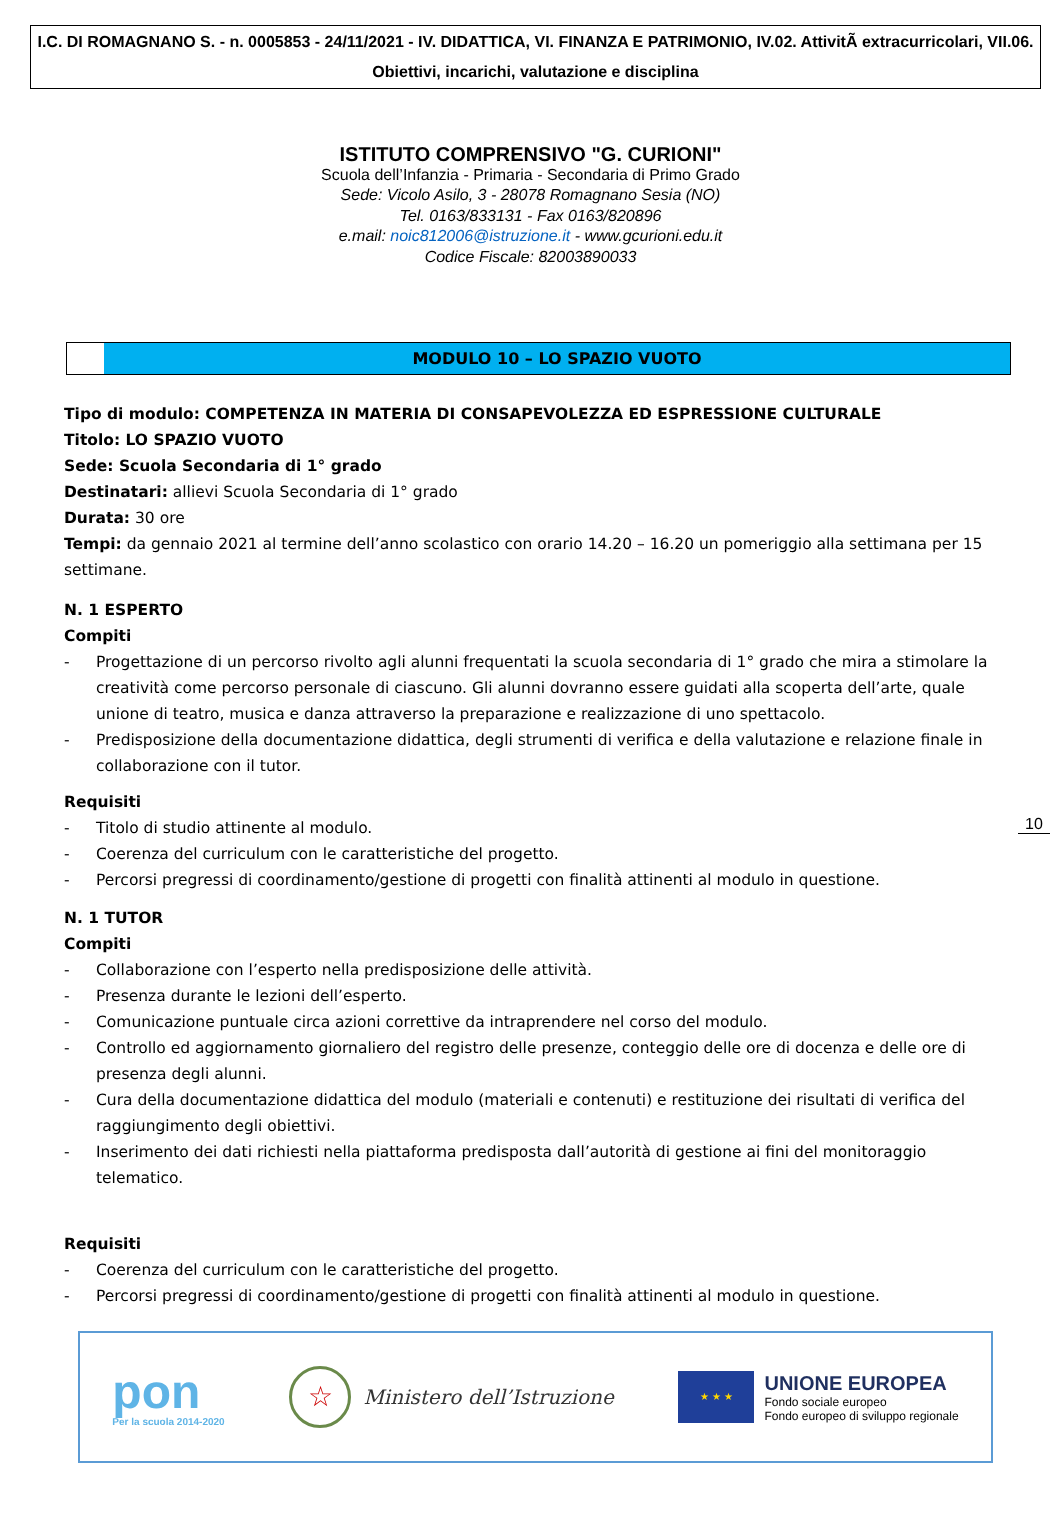I.C. DI ROMAGNANO S. - n. 0005853 - 24/11/2021 - IV. DIDATTICA, VI. FINANZA E PATRIMONIO, IV.02. AttivitÃ extracurricolari, VII.06. Obiettivi, incarichi, valutazione e disciplina
ISTITUTO COMPRENSIVO "G. CURIONI"
Scuola dell’Infanzia - Primaria - Secondaria di Primo Grado
Sede: Vicolo Asilo, 3 - 28078 Romagnano Sesia (NO)
Tel. 0163/833131 - Fax 0163/820896
e.mail: noic812006@istruzione.it - www.gcurioni.edu.it
Codice Fiscale: 82003890033
MODULO 10 – LO SPAZIO VUOTO
Tipo di modulo: COMPETENZA IN MATERIA DI CONSAPEVOLEZZA ED ESPRESSIONE CULTURALE
Titolo: LO SPAZIO VUOTO
Sede: Scuola Secondaria di 1° grado
Destinatari: allievi Scuola Secondaria di 1° grado
Durata: 30 ore
Tempi: da gennaio 2021 al termine dell’anno scolastico con orario 14.20 – 16.20 un pomeriggio alla settimana per 15 settimane.
N. 1 ESPERTO
Compiti
- Progettazione di un percorso rivolto agli alunni frequentati la scuola secondaria di 1° grado che mira a stimolare la creatività come percorso personale di ciascuno. Gli alunni dovranno essere guidati alla scoperta dell’arte, quale unione di teatro, musica e danza attraverso la preparazione e realizzazione di uno spettacolo.
- Predisposizione della documentazione didattica, degli strumenti di verifica e della valutazione e relazione finale in collaborazione con il tutor.
Requisiti
- Titolo di studio attinente al modulo.
- Coerenza del curriculum con le caratteristiche del progetto.
- Percorsi pregressi di coordinamento/gestione di progetti con finalità attinenti al modulo in questione.
N. 1 TUTOR
Compiti
- Collaborazione con l’esperto nella predisposizione delle attività.
- Presenza durante le lezioni dell’esperto.
- Comunicazione puntuale circa azioni correttive da intraprendere nel corso del modulo.
- Controllo ed aggiornamento giornaliero del registro delle presenze, conteggio delle ore di docenza e delle ore di presenza degli alunni.
- Cura della documentazione didattica del modulo (materiali e contenuti) e restituzione dei risultati di verifica del raggiungimento degli obiettivi.
- Inserimento dei dati richiesti nella piattaforma predisposta dall’autorità di gestione ai fini del monitoraggio telematico.
Requisiti
- Coerenza del curriculum con le caratteristiche del progetto.
- Percorsi pregressi di coordinamento/gestione di progetti con finalità attinenti al modulo in questione.
10
pon
Per la scuola 2014-2020
☆
Ministero dell’Istruzione
★ ★ ★
UNIONE EUROPEA
Fondo sociale europeo
Fondo europeo di sviluppo regionale